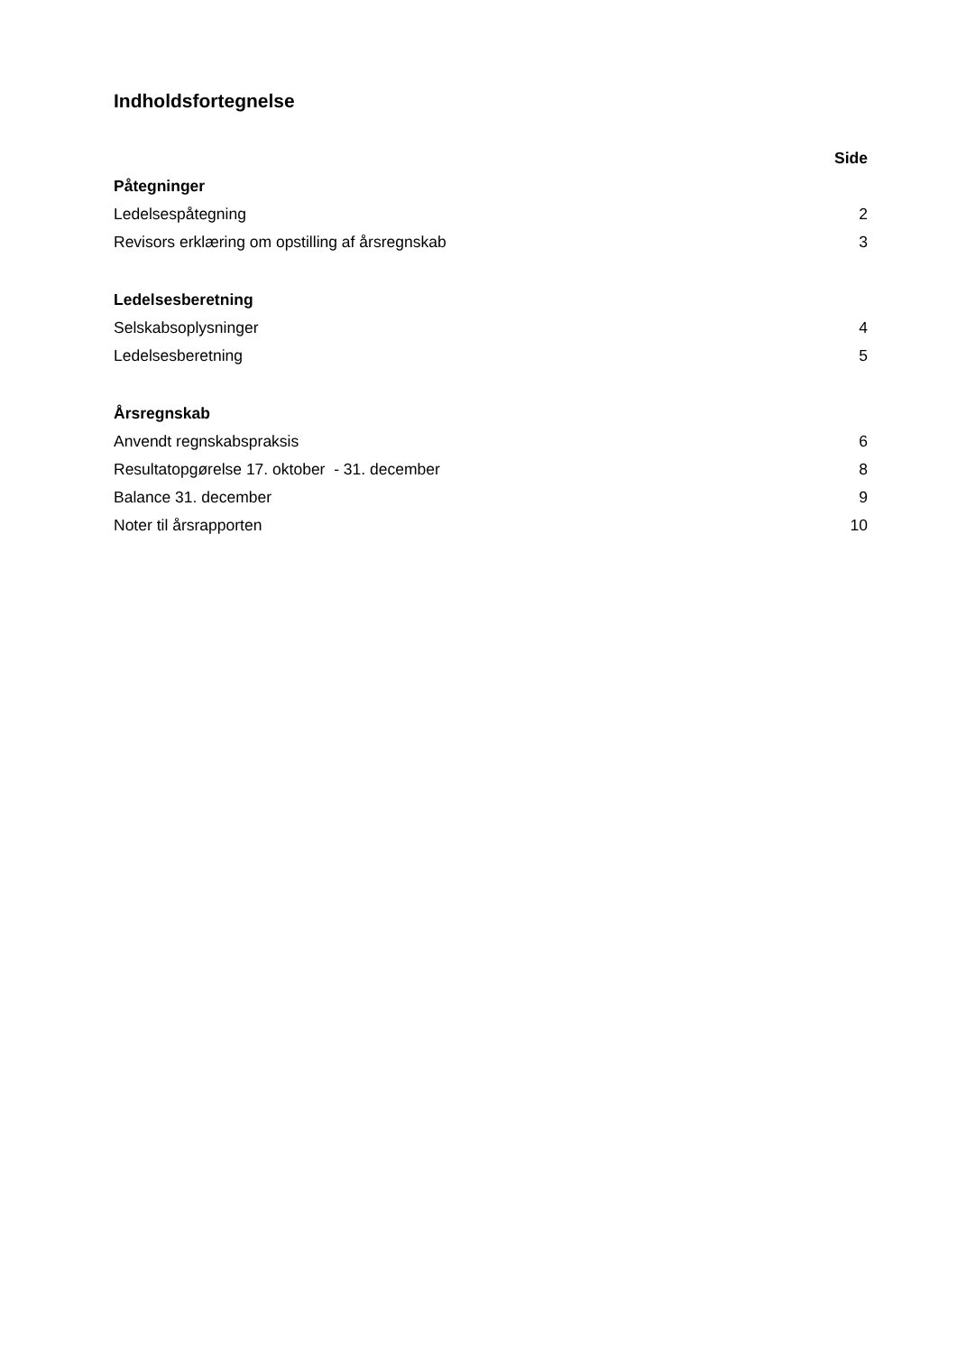Indholdsfortegnelse
| | Side |
| Påtegninger | |
| Ledelsespåtegning | 2 |
| Revisors erklæring om opstilling af årsregnskab | 3 |
| Ledelsesberetning | |
| Selskabsoplysninger | 4 |
| Ledelsesberetning | 5 |
| Årsregnskab | |
| Anvendt regnskabspraksis | 6 |
| Resultatopgørelse 17. oktober - 31. december | 8 |
| Balance 31. december | 9 |
| Noter til årsrapporten | 10 |